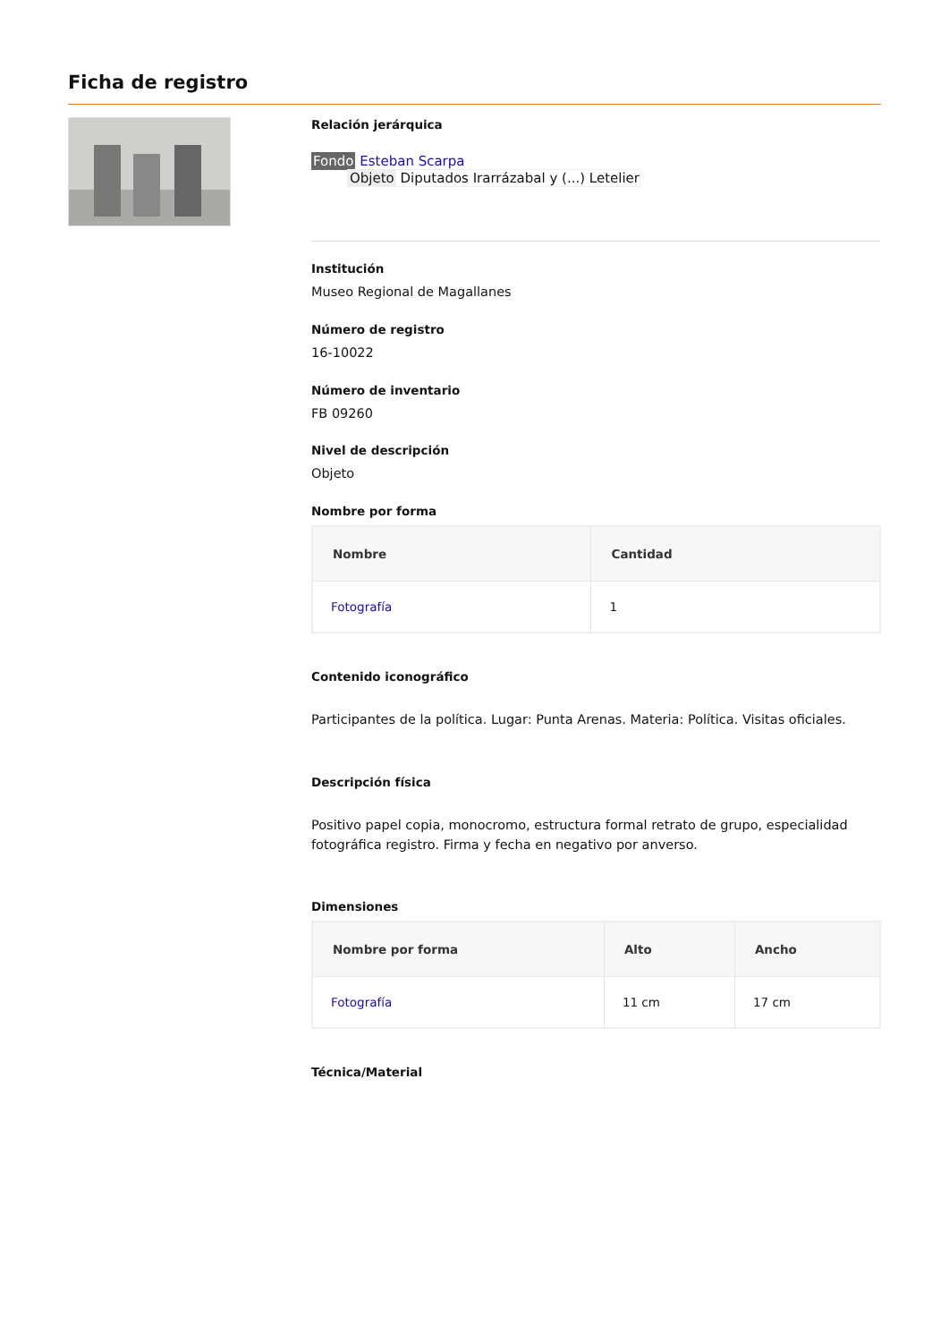Ficha de registro
Relación jerárquica
Fondo Esteban Scarpa
Objeto Diputados Irarrázabal y (...) Letelier
Institución
Museo Regional de Magallanes
Número de registro
16-10022
Número de inventario
FB 09260
Nivel de descripción
Objeto
Nombre por forma
| Nombre | Cantidad |
| --- | --- |
| Fotografía | 1 |
Contenido iconográfico
Participantes de la política. Lugar: Punta Arenas. Materia: Política. Visitas oficiales.
Descripción física
Positivo papel copia, monocromo, estructura formal retrato de grupo, especialidad fotográfica registro. Firma y fecha en negativo por anverso.
Dimensiones
| Nombre por forma | Alto | Ancho |
| --- | --- | --- |
| Fotografía | 11 cm | 17 cm |
Técnica/Material